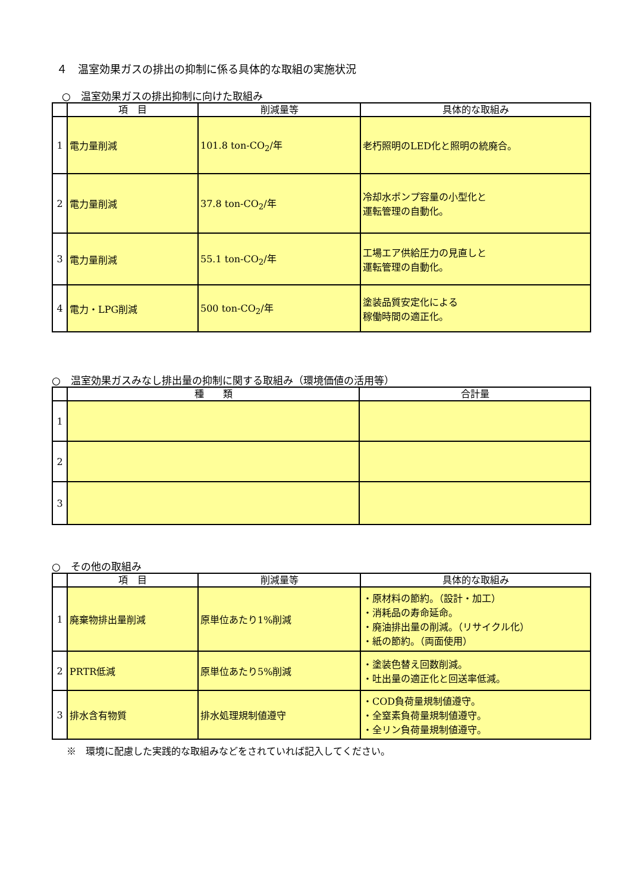４　温室効果ガスの排出の抑制に係る具体的な取組の実施状況
　○　温室効果ガスの排出抑制に向けた取組み
| | 項 目 | 削減量等 | 具体的な取組み |
| --- | --- | --- | --- |
| 1 | 電力量削減 | 101.8 ton-CO<sub>2</sub>/年 | 老朽照明のLED化と照明の統廃合。 |
| 2 | 電力量削減 | 37.8 ton-CO<sub>2</sub>/年 | 冷却水ポンプ容量の小型化と 運転管理の自動化。 |
| 3 | 電力量削減 | 55.1 ton-CO<sub>2</sub>/年 | 工場エア供給圧力の見直しと 運転管理の自動化。 |
| 4 | 電力・LPG削減 | 500 ton-CO<sub>2</sub>/年 | 塗装品質安定化による 稼働時間の適正化。 |
○　温室効果ガスみなし排出量の抑制に関する取組み（環境価値の活用等）
| | 種 類 | 合計量 |
| --- | --- | --- |
| 1 | | |
| 2 | | |
| 3 | | |
○　その他の取組み
| | 項 目 | 削減量等 | 具体的な取組み |
| --- | --- | --- | --- |
| 1 | 廃棄物排出量削減 | 原単位あたり1%削減 | ・原材料の節約。（設計・加工） ・消耗品の寿命延命。 ・廃油排出量の削減。（リサイクル化） ・紙の節約。（両面使用） |
| 2 | PRTR低減 | 原単位あたり5%削減 | ・塗装色替え回数削減。 ・吐出量の適正化と回送率低減。 |
| 3 | 排水含有物質 | 排水処理規制値遵守 | ・COD負荷量規制値遵守。 ・全窒素負荷量規制値遵守。 ・全リン負荷量規制値遵守。 |
※　環境に配慮した実践的な取組みなどをされていれば記入してください。